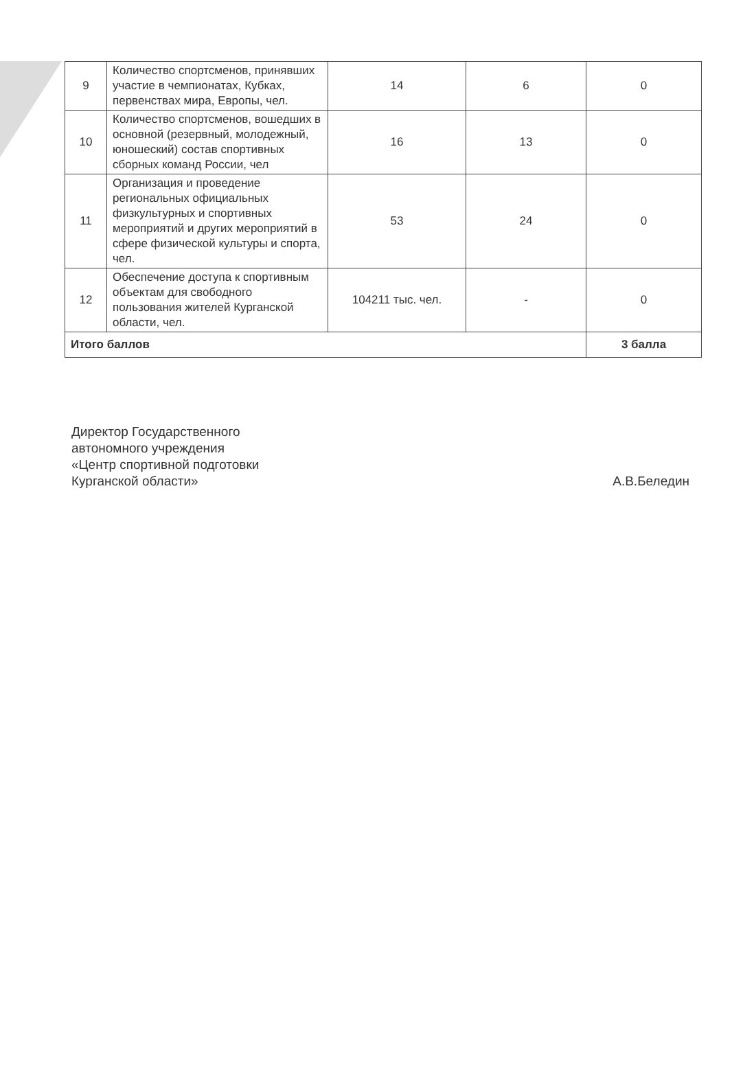| 9 | Количество спортсменов, принявших участие в чемпионатах, Кубках, первенствах мира, Европы, чел. | 14 | 6 | 0 |
| 10 | Количество спортсменов, вошедших в основной (резервный, молодежный, юношеский) состав спортивных сборных команд России, чел | 16 | 13 | 0 |
| 11 | Организация и проведение региональных официальных физкультурных и спортивных мероприятий и других мероприятий в сфере физической культуры и спорта, чел. | 53 | 24 | 0 |
| 12 | Обеспечение доступа к спортивным объектам для свободного пользования жителей Курганской области, чел. | 104211 тыс. чел. | - | 0 |
| Итого баллов | | | | 3 балла |
Директор Государственного
автономного учреждения
«Центр спортивной подготовки
Курганской области»
А.В.Беледин